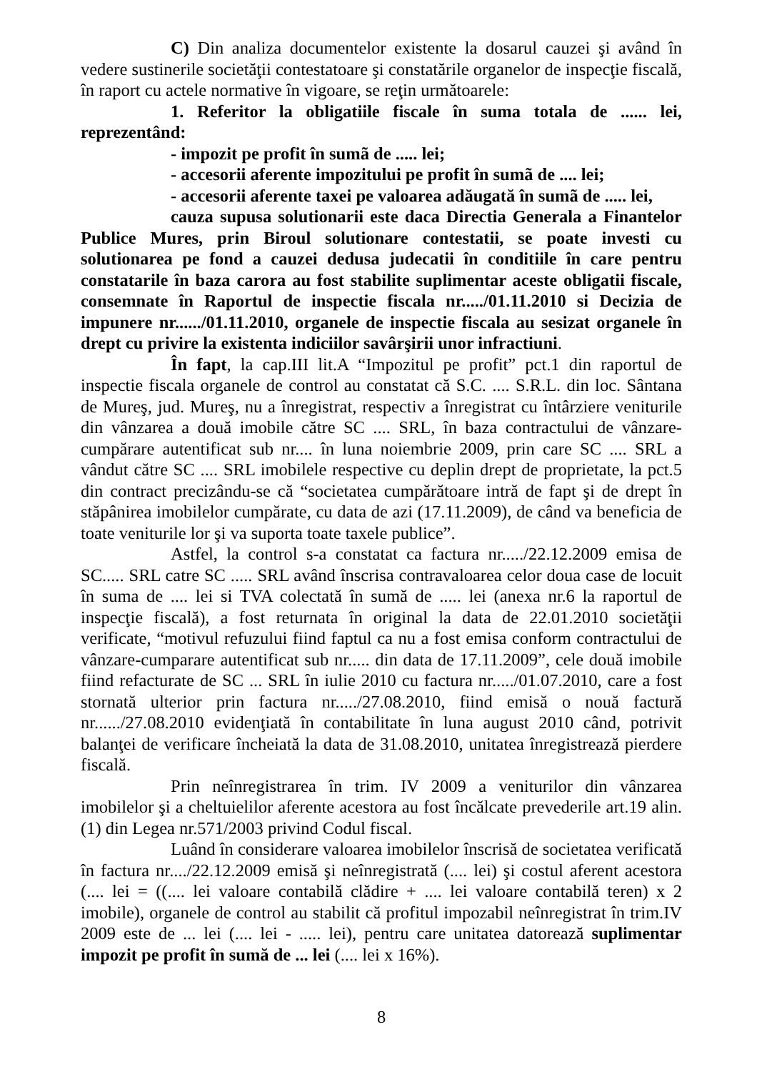C) Din analiza documentelor existente la dosarul cauzei şi având în vedere sustinerile societăţii contestatoare şi constatările organelor de inspecţie fiscală, în raport cu actele normative în vigoare, se reţin următoarele:
1. Referitor la obligatiile fiscale în suma totala de ...... lei, reprezentând:
- impozit pe profit în sumã de ..... lei;
- accesorii aferente impozitului pe profit în sumã de .... lei;
- accesorii aferente taxei pe valoarea adăugată în sumã de ..... lei,
cauza supusa solutionarii este daca Directia Generala a Finantelor Publice Mures, prin Biroul solutionare contestatii, se poate investi cu solutionarea pe fond a cauzei dedusa judecatii în conditiile în care pentru constatarile în baza carora au fost stabilite suplimentar aceste obligatii fiscale, consemnate în Raportul de inspectie fiscala nr...../01.11.2010 si Decizia de impunere nr....../01.11.2010, organele de inspectie fiscala au sesizat organele în drept cu privire la existenta indiciilor savârşirii unor infractiuni.
În fapt, la cap.III lit.A “Impozitul pe profit” pct.1 din raportul de inspectie fiscala organele de control au constatat că S.C. .... S.R.L. din loc. Sântana de Mureş, jud. Mureş, nu a înregistrat, respectiv a înregistrat cu întârziere veniturile din vânzarea a două imobile către SC .... SRL, în baza contractului de vânzare-cumpărare autentificat sub nr.... în luna noiembrie 2009, prin care SC .... SRL a vândut către SC .... SRL imobilele respective cu deplin drept de proprietate, la pct.5 din contract precizându-se că “societatea cumpărătoare intră de fapt şi de drept în stăpânirea imobilelor cumpărate, cu data de azi (17.11.2009), de când va beneficia de toate veniturile lor şi va suporta toate taxele publice”.
Astfel, la control s-a constatat ca factura nr...../22.12.2009 emisa de SC..... SRL catre SC ..... SRL având înscrisa contravaloarea celor doua case de locuit în suma de .... lei si TVA colectată în sumă de ..... lei (anexa nr.6 la raportul de inspecţie fiscală), a fost returnata în original la data de 22.01.2010 societăţii verificate, “motivul refuzului fiind faptul ca nu a fost emisa conform contractului de vânzare-cumparare autentificat sub nr..... din data de 17.11.2009”, cele două imobile fiind refacturate de SC ... SRL în iulie 2010 cu factura nr...../01.07.2010, care a fost stornată ulterior prin factura nr...../27.08.2010, fiind emisă o nouă factură nr....../27.08.2010 evidenţiată în contabilitate în luna august 2010 când, potrivit balanţei de verificare încheiată la data de 31.08.2010, unitatea înregistrează pierdere fiscală.
Prin neînregistrarea în trim. IV 2009 a veniturilor din vânzarea imobilelor şi a cheltuielilor aferente acestora au fost încălcate prevederile art.19 alin.(1) din Legea nr.571/2003 privind Codul fiscal.
Luând în considerare valoarea imobilelor înscrisă de societatea verificată în factura nr..../22.12.2009 emisă şi neînregistrată (.... lei) şi costul aferent acestora (.... lei = ((.... lei valoare contabilă clădire + .... lei valoare contabilă teren) x 2 imobile), organele de control au stabilit că profitul impozabil neînregistrat în trim.IV 2009 este de ... lei (.... lei - ..... lei), pentru care unitatea datorează suplimentar impozit pe profit în sumă de ... lei (.... lei x 16%).
8